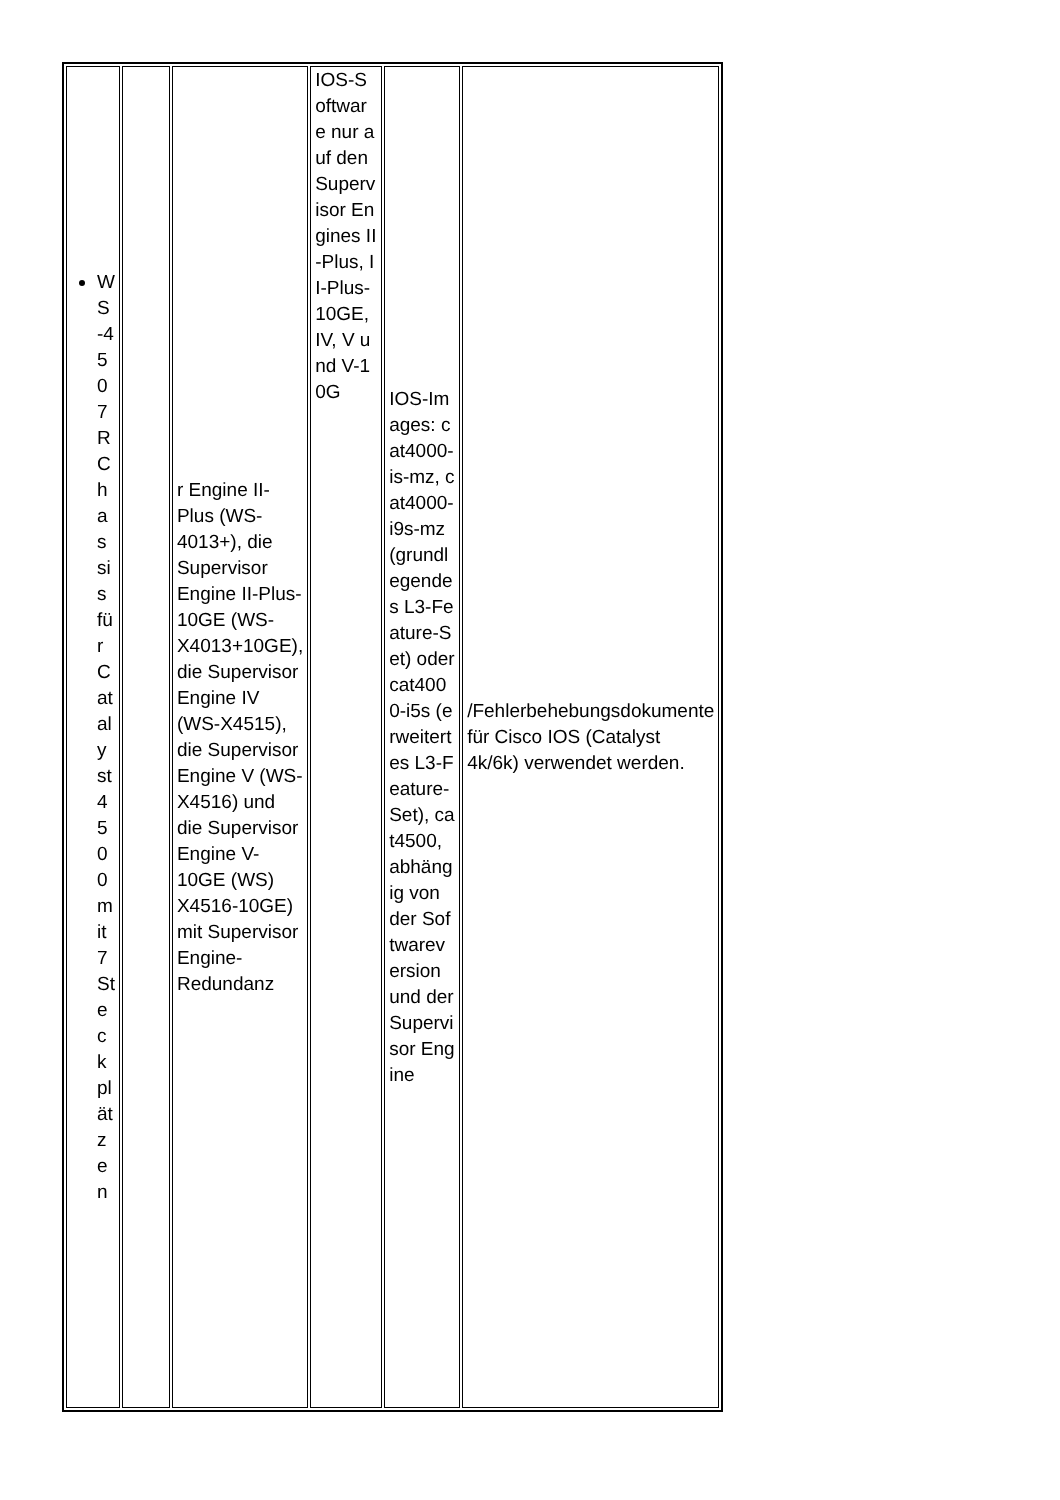| WS-4507R Chassis für Catalyst 4500 mit 7 Steckplätzen | | r Engine II-Plus (WS-4013+), die Supervisor Engine II-Plus-10GE (WS-X4013+10GE), die Supervisor Engine IV (WS-X4515), die Supervisor Engine V (WS-X4516) und die Supervisor Engine V-10GE (WS) X4516-10GE) mit Supervisor Engine-Redundanz | IOS-Software nur auf den Supervisor Engines II-Plus, II-Plus-10GE, IV, V und V-10G | IOS-Images: cat4000-is-mz, cat4000-i9s-mz (grundlegendes L3-Feature-Set) oder cat4000-i5s (erweitertes L3-Feature-Set), cat4500, abhängig von der Softwareversion und der Supervisor Engine | /Fehlerbehebungsdokumente für Cisco IOS (Catalyst 4k/6k) verwendet werden. |